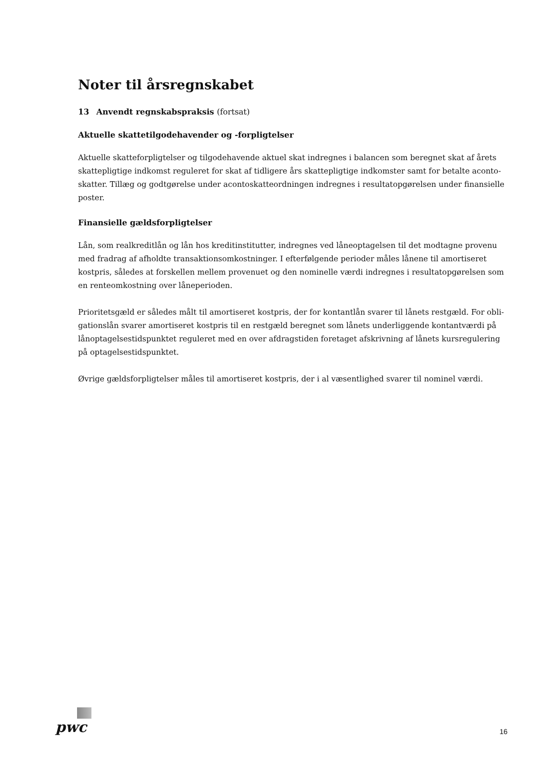Noter til årsregnskabet
13 Anvendt regnskabspraksis (fortsat)
Aktuelle skattetilgodehavender og -forpligtelser
Aktuelle skatteforpligtelser og tilgodehavende aktuel skat indregnes i balancen som beregnet skat af årets skattepligtige indkomst reguleret for skat af tidligere års skattepligtige indkomster samt for betalte aconto­skatter. Tillæg og godtgørelse under acontoskatteordningen indregnes i resultatopgørelsen under finansiel­le poster.
Finansielle gældsforpligtelser
Lån, som realkreditlån og lån hos kreditinstitutter, indregnes ved låneoptagelsen til det modtagne provenu med fradrag af afholdte transaktionsomkostninger. I efterfølgende perioder måles lånene til amortiseret kostpris, således at forskellen mellem provenuet og den nominelle værdi indregnes i resultatopgørelsen som en renteomkostning over låneperioden.
Prioritetsgæld er således målt til amortiseret kostpris, der for kontantlån svarer til lånets restgæld. For obli­gationslån svarer amortiseret kostpris til en restgæld beregnet som lånets underliggende kontantværdi på lånoptagelsestidspunktet reguleret med en over afdragstiden foretaget afskrivning af lånets kursregulering på optagelsestidspunktet.
Øvrige gældsforpligtelser måles til amortiseret kostpris, der i al væsentlighed svarer til nominel værdi.
pwc
16